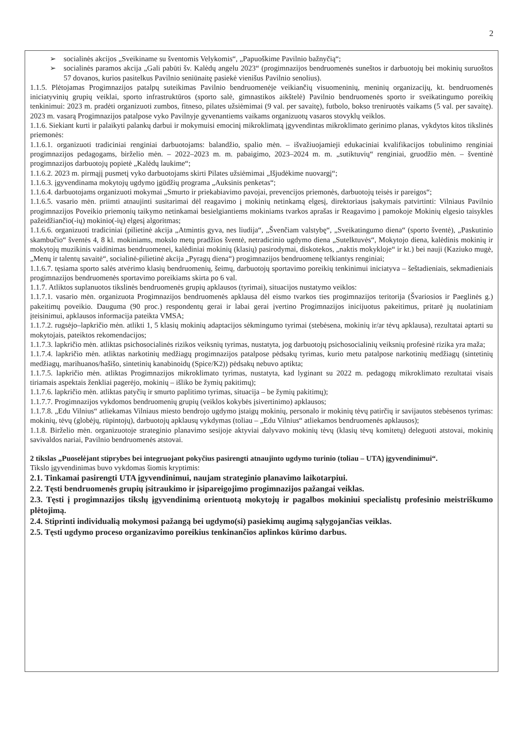2
➢ socialinės akcijos „Sveikiname su šventomis Velykomis“, „Papuoškime Pavilnio bažnyčią“;
➢ socialinės paramos akcija „Gali pabūti šv. Kalėdų angelu 2023“ (progimnazijos bendruomenės suneštos ir darbuotojų bei mokinių suruoštos 57 dovanos, kurios pasitelkus Pavilnio seniūnaitę pasiekė vienišus Pavilnio senolius).
1.1.5. Plėtojamas Progimnazijos patalpų suteikimas Pavilnio bendruomenėje veikiančių visuomeninių, meninių organizacijų, kt. bendruomenės iniciatyvinių grupių veiklai, sporto infrastruktūros (sporto salė, gimnastikos aikštelė) Pavilnio bendruomenės sporto ir sveikatingumo poreikių tenkinimui: 2023 m. pradėti organizuoti zumbos, fitneso, pilates užsiėmimai (9 val. per savaitę), futbolo, bokso treniruotės vaikams (5 val. per savaitę). 2023 m. vasarą Progimnazijos patalpose vyko Pavilnyje gyvenantiems vaikams organizuotų vasaros stovyklų veiklos.
1.1.6. Siekiant kurti ir palaikyti palankų darbui ir mokymuisi emocinį mikroklimatą įgyvendintas mikroklimato gerinimo planas, vykdytos kitos tikslinės priemonės:
1.1.6.1. organizuoti tradiciniai renginiai darbuotojams: balandžio, spalio mėn. – išvažiuojamieji edukaciniai kvalifikacijos tobulinimo renginiai progimnazijos pedagogams, birželio mėn. – 2022–2023 m. m. pabaigimo, 2023–2024 m. m. „sutiktuvių“ renginiai, gruodžio mėn. – šventinė progimnazijos darbuotojų popietė „Kalėdų laukime“;
1.1.6.2. 2023 m. pirmąjį pusmetį vyko darbuotojams skirti Pilates užsiėmimai „Išjudėkime nuovargį“;
1.1.6.3. įgyvendinama mokytojų ugdymo įgūdžių programa „Auksinis penketas“;
1.1.6.4. darbuotojams organizuoti mokymai „Smurto ir priekabiavimo pavojai, prevencijos priemonės, darbuotojų teisės ir pareigos“;
1.1.6.5. vasario mėn. priimti atnaujinti susitarimai dėl reagavimo į mokinių netinkamą elgesį, direktoriaus įsakymais patvirtinti: Vilniaus Pavilnio progimnazijos Poveikio priemonių taikymo netinkamai besielgiantiems mokiniams tvarkos aprašas ir Reagavimo į pamokoje Mokinių elgesio taisykles pažeidžiančio(-ių) mokinio(-ių) elgesį algoritmas;
1.1.6.6. organizuoti tradiciniai (pilietinė akcija „Atmintis gyva, nes liudija“, „Švenčiam valstybę“, „Sveikatingumo diena“ (sporto šventė), „Paskutinio skambučio“ šventės 4, 8 kl. mokiniams, mokslo metų pradžios šventė, netradicinio ugdymo diena „Sutelktuvės“, Mokytojo diena, kalėdinis mokinių ir mokytojų muzikinis vaidinimas bendruomenei, kalėdiniai mokinių (klasių) pasirodymai, diskotekos, „naktis mokykloje“ ir kt.) bei nauji (Kaziuko mugė, „Menų ir talentų savaitė“, socialinė-pilietinė akcija „Pyragų diena“) progimnazijos bendruomenę telkiantys renginiai;
1.1.6.7. tęsiama sporto salės atvėrimo klasių bendruomenių, šeimų, darbuotojų sportavimo poreikių tenkinimui iniciatyva – šeštadieniais, sekmadieniais progimnazijos bendruomenės sportavimo poreikiams skirta po 6 val.
1.1.7. Atliktos suplanuotos tikslinės bendruomenės grupių apklausos (tyrimai), situacijos nustatymo veiklos:
1.1.7.1. vasario mėn. organizuota Progimnazijos bendruomenės apklausa dėl eismo tvarkos ties progimnazijos teritorija (Švariosios ir Paeglinės g.) pakeitimų poveikio. Dauguma (90 proc.) respondentų gerai ir labai gerai įvertino Progimnazijos inicijuotus pakeitimus, pritarė jų nuolatiniam įteisinimui, apklausos informacija pateikta VMSA;
1.1.7.2. rugsėjo–lapkričio mėn. atlikti 1, 5 klasių mokinių adaptacijos sėkmingumo tyrimai (stebėsena, mokinių ir/ar tėvų apklausa), rezultatai aptarti su mokytojais, pateiktos rekomendacijos;
1.1.7.3. lapkričio mėn. atliktas psichosocialinės rizikos veiksnių tyrimas, nustatyta, jog darbuotojų psichosocialinių veiksnių profesinė rizika yra maža;
1.1.7.4. lapkričio mėn. atliktas narkotinių medžiagų progimnazijos patalpose pėdsakų tyrimas, kurio metu patalpose narkotinių medžiagų (sintetinių medžiagų, marihuanos/hašišo, sintetinių kanabinoidų (Spice/K2)) pėdsakų nebuvo aptikta;
1.1.7.5. lapkričio mėn. atliktas Progimnazijos mikroklimato tyrimas, nustatyta, kad lyginant su 2022 m. pedagogų mikroklimato rezultatai visais tiriamais aspektais ženkliai pagerėjo, mokinių – išliko be žymių pakitimų);
1.1.7.6. lapkričio mėn. atliktas patyčių ir smurto paplitimo tyrimas, situacija – be žymių pakitimų);
1.1.7.7. Progimnazijos vykdomos bendruomenių grupių (veiklos kokybės įsivertinimo) apklausos;
1.1.7.8. „Edu Vilnius“ atliekamas Vilniaus miesto bendrojo ugdymo įstaigų mokinių, personalo ir mokinių tėvų patirčių ir savijautos stebėsenos tyrimas: mokinių, tėvų (globėjų, rūpintojų), darbuotojų apklausų vykdymas (toliau – „Edu Vilnius“ atliekamos bendruomenės apklausos);
1.1.8. Birželio mėn. organizuotoje strateginio planavimo sesijoje aktyviai dalyvavo mokinių tėvų (klasių tėvų komitetų) deleguoti atstovai, mokinių savivaldos nariai, Pavilnio bendruomenės atstovai.
2 tikslas „Puoselėjant stiprybes bei integruojant pokyčius pasirengti atnaujinto ugdymo turinio (toliau – UTA) įgyvendinimui“.
Tikslo įgyvendinimas buvo vykdomas šiomis kryptimis:
2.1. Tinkamai pasirengti UTA įgyvendinimui, naujam strateginio planavimo laikotarpiui.
2.2. Tęsti bendruomenės grupių įsitraukimo ir įsipareigojimo progimnazijos pažangai veiklas.
2.3. Tęsti į progimnazijos tikslų įgyvendinimą orientuotą mokytojų ir pagalbos mokiniui specialistų profesinio meistriškumo plėtojimą.
2.4. Stiprinti individualią mokymosi pažangą bei ugdymo(si) pasiekimų augimą sąlygojančias veiklas.
2.5. Tęsti ugdymo proceso organizavimo poreikius tenkinančios aplinkos kūrimo darbus.